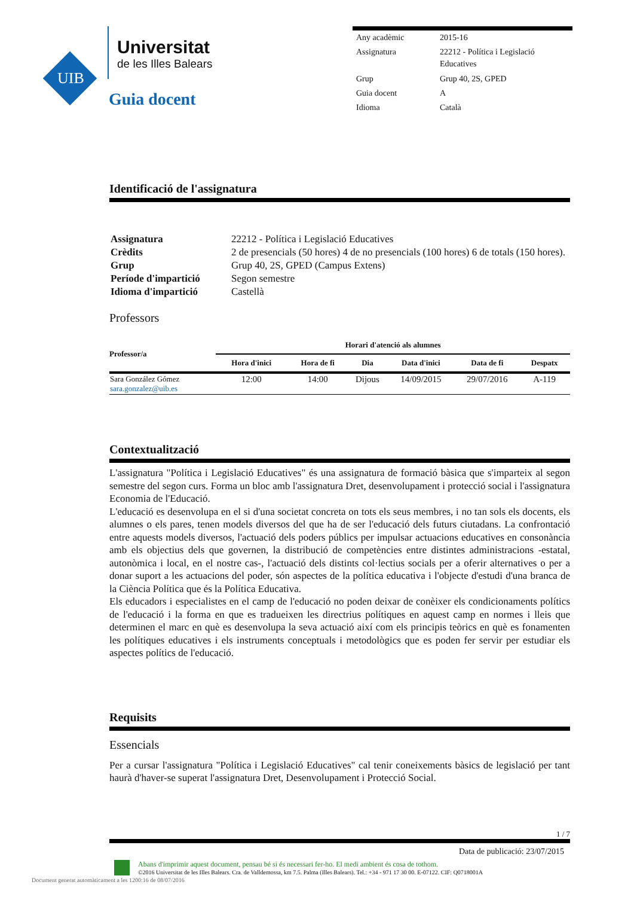UIB
Universitat
de les Illes Balears
Guia docent
| Any acadèmic | 2015-16 |
| Assignatura | 22212 - Política i Legislació Educatives |
| Grup | Grup 40, 2S, GPED |
| Guia docent | A |
| Idioma | Català |
Identificació de l'assignatura
| Assignatura | 22212 - Política i Legislació Educatives |
| Crèdits | 2 de presencials (50 hores) 4 de no presencials (100 hores) 6 de totals (150 hores). |
| Grup | Grup 40, 2S, GPED (Campus Extens) |
| Període d'impartició | Segon semestre |
| Idioma d'impartició | Castellà |
Professors
| Professor/a | Horari d'atenció als alumnes | | | | | |
| --- | --- | --- | --- | --- | --- | --- |
| | Hora d'inici | Hora de fi | Dia | Data d'inici | Data de fi | Despatx |
| Sara González Gómez sara.gonzalez@uib.es | 12:00 | 14:00 | Dijous | 14/09/2015 | 29/07/2016 | A-119 |
Contextualització
L'assignatura "Política i Legislació Educatives" és una assignatura de formació bàsica que s'imparteix al segon semestre del segon curs. Forma un bloc amb l'assignatura Dret, desenvolupament i protecció social i l'assignatura Economia de l'Educació.
L'educació es desenvolupa en el si d'una societat concreta on tots els seus membres, i no tan sols els docents, els alumnes o els pares, tenen models diversos del que ha de ser l'educació dels futurs ciutadans. La confrontació entre aquests models diversos, l'actuació dels poders públics per impulsar actuacions educatives en consonància amb els objectius dels que governen, la distribució de competències entre distintes administracions -estatal, autonòmica i local, en el nostre cas-, l'actuació dels distints col·lectius socials per a oferir alternatives o per a donar suport a les actuacions del poder, són aspectes de la política educativa i l'objecte d'estudi d'una branca de la Ciència Política que és la Política Educativa.
Els educadors i especialistes en el camp de l'educació no poden deixar de conèixer els condicionaments polítics de l'educació i la forma en que es tradueixen les directrius polítiques en aquest camp en normes i lleis que determinen el marc en què es desenvolupa la seva actuació així com els principis teòrics en què es fonamenten les polítiques educatives i els instruments conceptuals i metodològics que es poden fer servir per estudiar els aspectes polítics de l'educació.
Requisits
Essencials
Per a cursar l'assignatura "Política i Legislació Educatives" cal tenir coneixements bàsics de legislació per tant haurà d'haver-se superat l'assignatura Dret, Desenvolupament i Protecció Social.
1 / 7
Data de publicació: 23/07/2015
Abans d'imprimir aquest document, pensau bé si és necessari fer-ho. El medi ambient és cosa de tothom.
©2016 Universitat de les Illes Balears. Cra. de Valldemossa, km 7.5. Palma (Illes Balears). Tel.: +34 - 971 17 30 00. E-07122. CIF: Q0718001A
Document generat automàticament a les 1200:16 de 08/07/2016